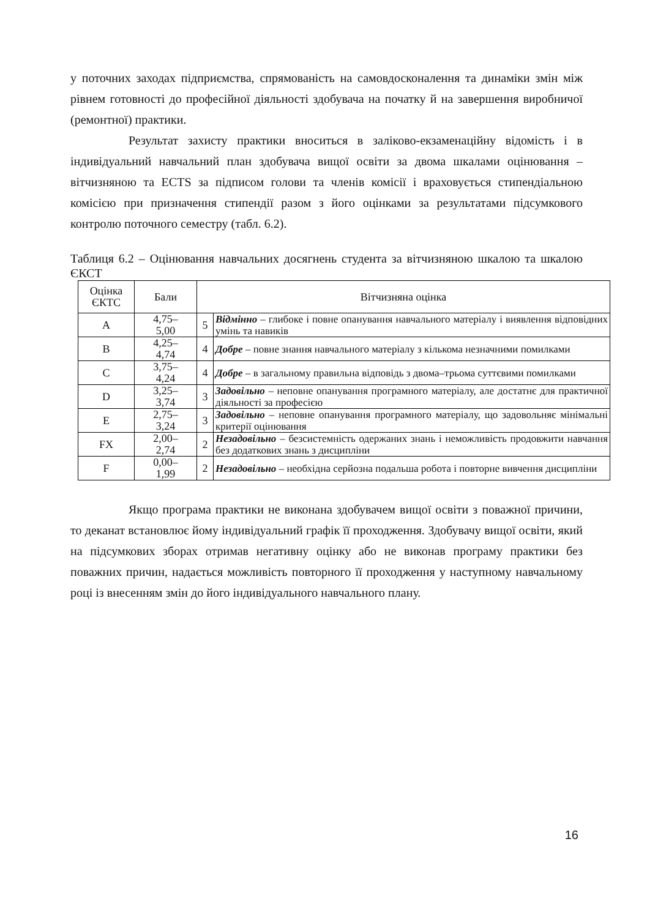у поточних заходах підприємства, спрямованість на самовдосконалення та динаміки змін між рівнем готовності до професійної діяльності здобувача на початку й на завершення виробничої (ремонтної) практики.
Результат захисту практики вноситься в заліково-екзаменаційну відомість і в індивідуальний навчальний план здобувача вищої освіти за двома шкалами оцінювання – вітчизняною та ECTS за підписом голови та членів комісії і враховується стипендіальною комісією при призначення стипендії разом з його оцінками за результатами підсумкового контролю поточного семестру (табл. 6.2).
Таблиця 6.2 – Оцінювання навчальних досягнень студента за вітчизняною шкалою та шкалою ЄКСТ
| Оцінка ЄКТС | Бали | Вітчизняна оцінка | |
| --- | --- | --- | --- |
| A | 4,75– 5,00 | 5 | Відмінно – глибоке і повне опанування навчального матеріалу і виявлення відповідних умінь та навиків |
| B | 4,25– 4,74 | 4 | Добре – повне знання навчального матеріалу з кількома незначними помилками |
| C | 3,75– 4,24 | 4 | Добре – в загальному правильна відповідь з двома–трьома суттєвими помилками |
| D | 3,25– 3,74 | 3 | Задовільно – неповне опанування програмного матеріалу, але достатнє для практичної діяльності за професією |
| E | 2,75– 3,24 | 3 | Задовільно – неповне опанування програмного матеріалу, що задовольняє мінімальні критерії оцінювання |
| FX | 2,00– 2,74 | 2 | Незадовільно – безсистемність одержаних знань і неможливість продовжити навчання без додаткових знань з дисципліни |
| F | 0,00– 1,99 | 2 | Незадовільно – необхідна серйозна подальша робота і повторне вивчення дисципліни |
Якщо програма практики не виконана здобувачем вищої освіти з поважної причини, то деканат встановлює йому індивідуальний графік її проходження. Здобувачу вищої освіти, який на підсумкових зборах отримав негативну оцінку або не виконав програму практики без поважних причин, надається можливість повторного її проходження у наступному навчальному році із внесенням змін до його індивідуального навчального плану.
16